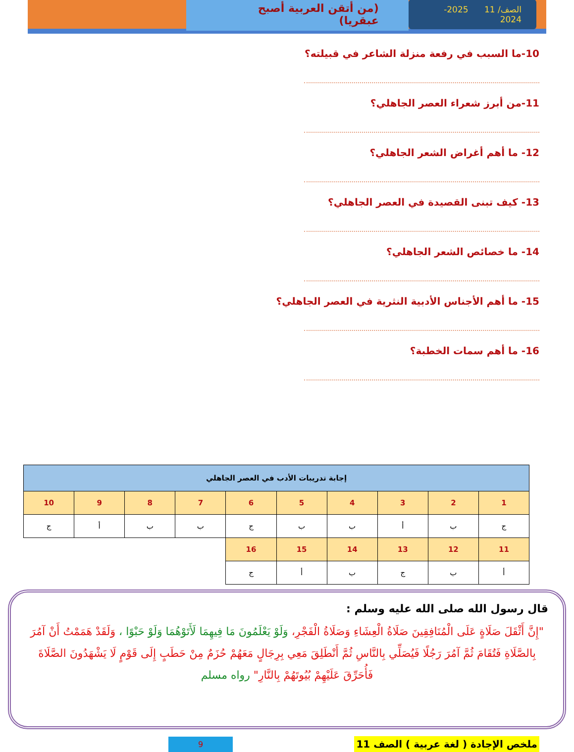الصف/ 11 2025-2024
(من أتقن العربية أصبح عبقريا)
10-ما السبب في رفعة منزلة الشاعر في قبيلته؟
11-من أبرز شعراء العصر الجاهلي؟
12- ما أهم أغراض الشعر الجاهلي؟
13- كيف تبنى القصيدة في العصر الجاهلي؟
14- ما خصائص الشعر الجاهلي؟
15- ما أهم الأجناس الأدبية النثرية في العصر الجاهلي؟
16- ما أهم سمات الخطبة؟
| إجابة تدريبات الأدب في العصر الجاهلي | | | | | | | | | |
| 1 | 2 | 3 | 4 | 5 | 6 | 7 | 8 | 9 | 10 |
| ج | ب | أ | ب | ب | ج | ب | ب | أ | ج |
| 11 | 12 | 13 | 14 | 15 | 16 | | | | |
| أ | ب | ج | ب | أ | ج | | | | |
قال رسول الله صلى الله عليه وسلم :
"إِنَّ أَثْقَلَ صَلَاةٍ عَلَى الْمُنَافِقِينَ صَلَاةُ الْعِشَاءِ وَصَلَاةُ الْفَجْرِ، وَلَوْ يَعْلَمُونَ مَا فِيهِمَا لَأَتَوْهُمَا وَلَوْ حَبْوًا ، وَلَقَدْ هَمَمْتُ أَنْ آمُرَ بِالصَّلَاةِ فَتُقَامَ ثُمَّ آمُرَ رَجُلًا فَيُصَلِّي بِالنَّاسِ ثُمَّ أَنْطَلِقَ مَعِي بِرِجَالٍ مَعَهُمْ حُزَمٌ مِنْ حَطَبٍ إِلَى قَوْمٍ لَا يَشْهَدُونَ الصَّلَاةَ فَأُحَرِّقَ عَلَيْهِمْ بُيُوتَهُمْ بِالنَّارِ" رواه مسلم
ملخص الإجادة ( لغة عربية ) الصف 11 9